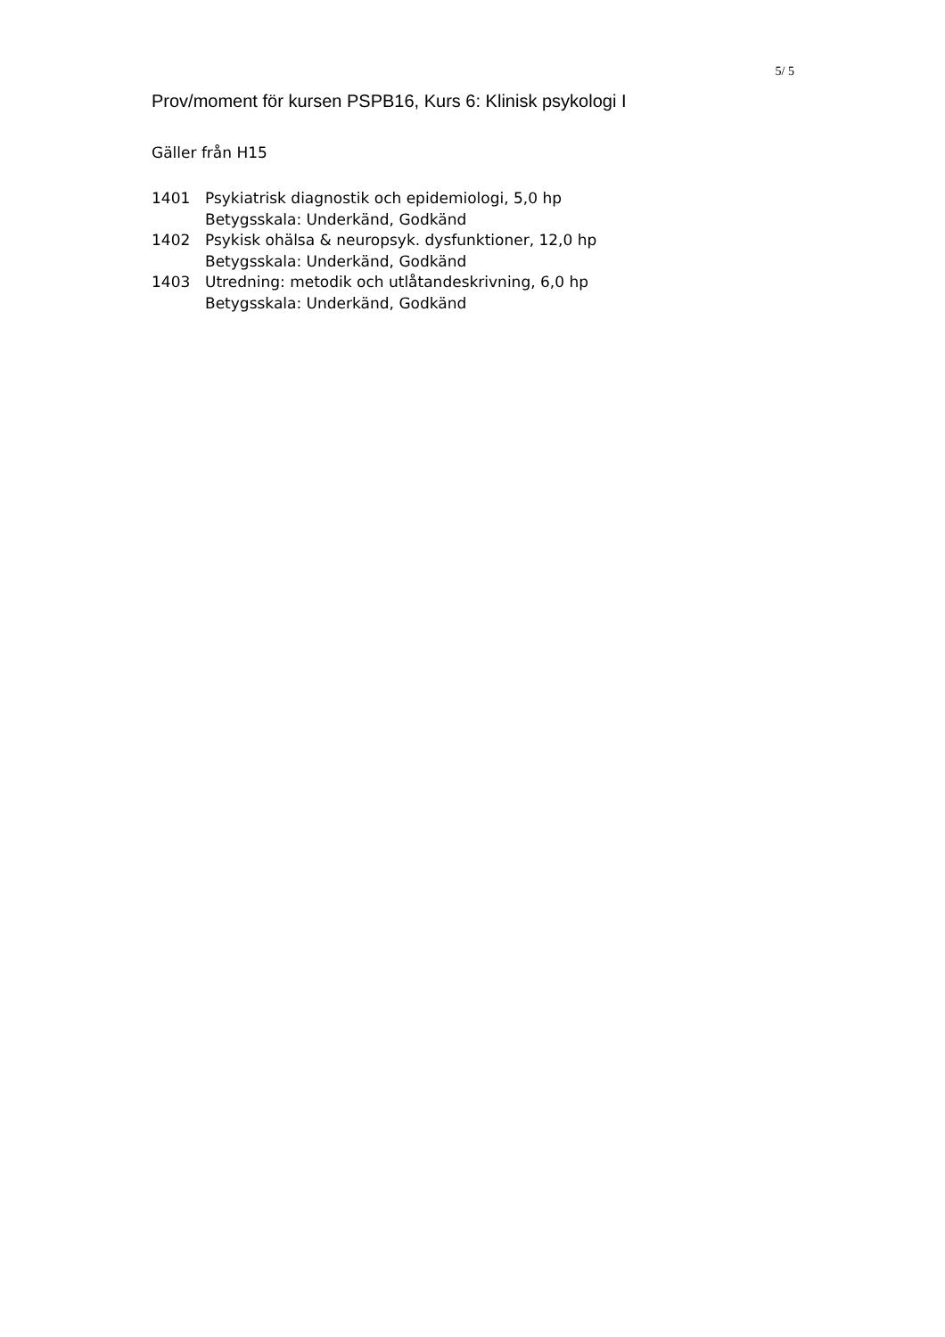5/ 5
Prov/moment för kursen PSPB16, Kurs 6: Klinisk psykologi I
Gäller från H15
| 1401 | Psykiatrisk diagnostik och epidemiologi, 5,0 hp Betygsskala: Underkänd, Godkänd |
| 1402 | Psykisk ohälsa & neuropsyk. dysfunktioner, 12,0 hp Betygsskala: Underkänd, Godkänd |
| 1403 | Utredning: metodik och utlåtandeskrivning, 6,0 hp Betygsskala: Underkänd, Godkänd |